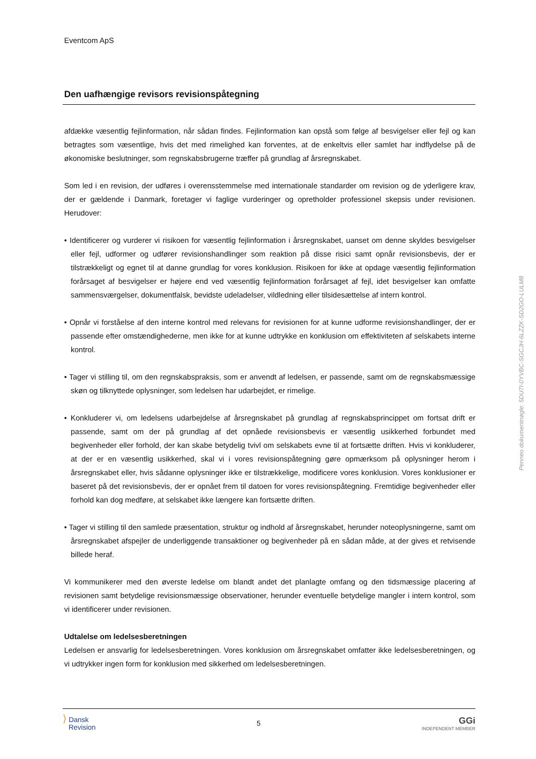Eventcom ApS
Den uafhængige revisors revisionspåtegning
afdække væsentlig fejlinformation, når sådan findes. Fejlinformation kan opstå som følge af besvigelser eller fejl og kan betragtes som væsentlige, hvis det med rimelighed kan forventes, at de enkeltvis eller samlet har indflydelse på de økonomiske beslutninger, som regnskabsbrugerne træffer på grundlag af årsregnskabet.
Som led i en revision, der udføres i overensstemmelse med internationale standarder om revision og de yderligere krav, der er gældende i Danmark, foretager vi faglige vurderinger og opretholder professionel skepsis under revisionen. Herudover:
• Identificerer og vurderer vi risikoen for væsentlig fejlinformation i årsregnskabet, uanset om denne skyldes besvigelser eller fejl, udformer og udfører revisionshandlinger som reaktion på disse risici samt opnår revisionsbevis, der er tilstrækkeligt og egnet til at danne grundlag for vores konklusion. Risikoen for ikke at opdage væsentlig fejlinformation forårsaget af besvigelser er højere end ved væsentlig fejlinformation forårsaget af fejl, idet besvigelser kan omfatte sammensværgelser, dokumentfalsk, bevidste udeladelser, vildledning eller tilsidesættelse af intern kontrol.
• Opnår vi forståelse af den interne kontrol med relevans for revisionen for at kunne udforme revisionshandlinger, der er passende efter omstændighederne, men ikke for at kunne udtrykke en konklusion om effektiviteten af selskabets interne kontrol.
• Tager vi stilling til, om den regnskabspraksis, som er anvendt af ledelsen, er passende, samt om de regnskabsmæssige skøn og tilknyttede oplysninger, som ledelsen har udarbejdet, er rimelige.
• Konkluderer vi, om ledelsens udarbejdelse af årsregnskabet på grundlag af regnskabsprincippet om fortsat drift er passende, samt om der på grundlag af det opnåede revisionsbevis er væsentlig usikkerhed forbundet med begivenheder eller forhold, der kan skabe betydelig tvivl om selskabets evne til at fortsætte driften. Hvis vi konkluderer, at der er en væsentlig usikkerhed, skal vi i vores revisionspåtegning gøre opmærksom på oplysninger herom i årsregnskabet eller, hvis sådanne oplysninger ikke er tilstrækkelige, modificere vores konklusion. Vores konklusioner er baseret på det revisionsbevis, der er opnået frem til datoen for vores revisionspåtegning. Fremtidige begivenheder eller forhold kan dog medføre, at selskabet ikke længere kan fortsætte driften.
• Tager vi stilling til den samlede præsentation, struktur og indhold af årsregnskabet, herunder noteoplysningerne, samt om årsregnskabet afspejler de underliggende transaktioner og begivenheder på en sådan måde, at der gives et retvisende billede heraf.
Vi kommunikerer med den øverste ledelse om blandt andet det planlagte omfang og den tidsmæssige placering af revisionen samt betydelige revisionsmæssige observationer, herunder eventuelle betydelige mangler i intern kontrol, som vi identificerer under revisionen.
Udtalelse om ledelsesberetningen
Ledelsen er ansvarlig for ledelsesberetningen. Vores konklusion om årsregnskabet omfatter ikke ledelsesberetningen, og vi udtrykker ingen form for konklusion med sikkerhed om ledelsesberetningen.
Penneo dokumentnøgle: 5DU7I-0YVBC-SGCJH-6LZZK-SD2GO-LULM8
⟩ Dansk
Revision
5
GGi
INDEPENDENT MEMBER